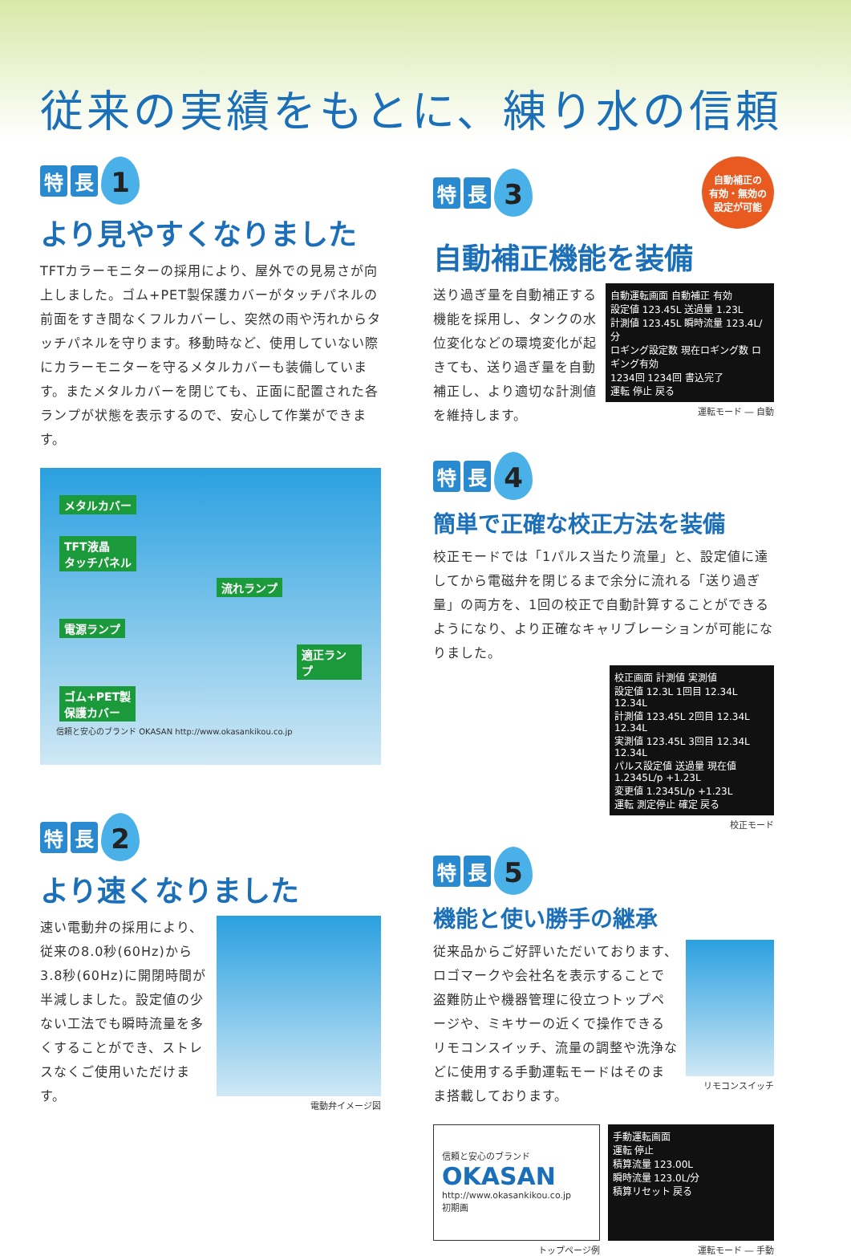従来の実績をもとに、練り水の信頼
特長 1
より見やすくなりました
TFTカラーモニターの採用により、屋外での見易さが向上しました。ゴム+PET製保護カバーがタッチパネルの前面をすき間なくフルカバーし、突然の雨や汚れからタッチパネルを守ります。移動時など、使用していない際にカラーモニターを守るメタルカバーも装備しています。またメタルカバーを閉じても、正面に配置された各ランプが状態を表示するので、安心して作業ができます。
メタルカバー
TFT液晶
タッチパネル 流れランプ
電源ランプ
適正ランプ
ゴム+PET製
保護カバー
信頼と安心のブランド OKASAN http://www.okasankikou.co.jp
特長 2
より速くなりました
速い電動弁の採用により、従来の8.0秒(60Hz)から3.8秒(60Hz)に開閉時間が半減しました。設定値の少ない工法でも瞬時流量を多くすることができ、ストレスなくご使用いただけます。
電動弁イメージ図
特長 3 自動補正の
有効・無効の
設定が可能
自動補正機能を装備
送り過ぎ量を自動補正する機能を採用し、タンクの水位変化などの環境変化が起きても、送り過ぎ量を自動補正し、より適切な計測値を維持します。
自動運転画面 自動補正 有効
設定値 123.45L 送過量 1.23L
計測値 123.45L 瞬時流量 123.4L/分
ロギング設定数 現在ロギング数 ロギング有効
1234回 1234回 書込完了
運転 停止 戻る
運転モード ― 自動
特長 4
簡単で正確な校正方法を装備
校正モードでは「1パルス当たり流量」と、設定値に達してから電磁弁を閉じるまで余分に流れる「送り過ぎ量」の両方を、1回の校正で自動計算することができるようになり、より正確なキャリブレーションが可能になりました。
校正画面 計測値 実測値
設定値 12.3L 1回目 12.34L 12.34L
計測値 123.45L 2回目 12.34L 12.34L
実測値 123.45L 3回目 12.34L 12.34L
パルス設定値 送過量 現在値 1.2345L/p +1.23L
変更値 1.2345L/p +1.23L
運転 測定停止 確定 戻る
校正モード
特長 5
機能と使い勝手の継承
従来品からご好評いただいております、ロゴマークや会社名を表示することで盗難防止や機器管理に役立つトップページや、ミキサーの近くで操作できるリモコンスイッチ、流量の調整や洗浄などに使用する手動運転モードはそのまま搭載しております。
リモコンスイッチ
信頼と安心のブランド
OKASAN
http://www.okasankikou.co.jp
初期画
トップページ例
手動運転画面
運転 停止
積算流量 123.00L
瞬時流量 123.0L/分
積算リセット 戻る
運転モード ― 手動